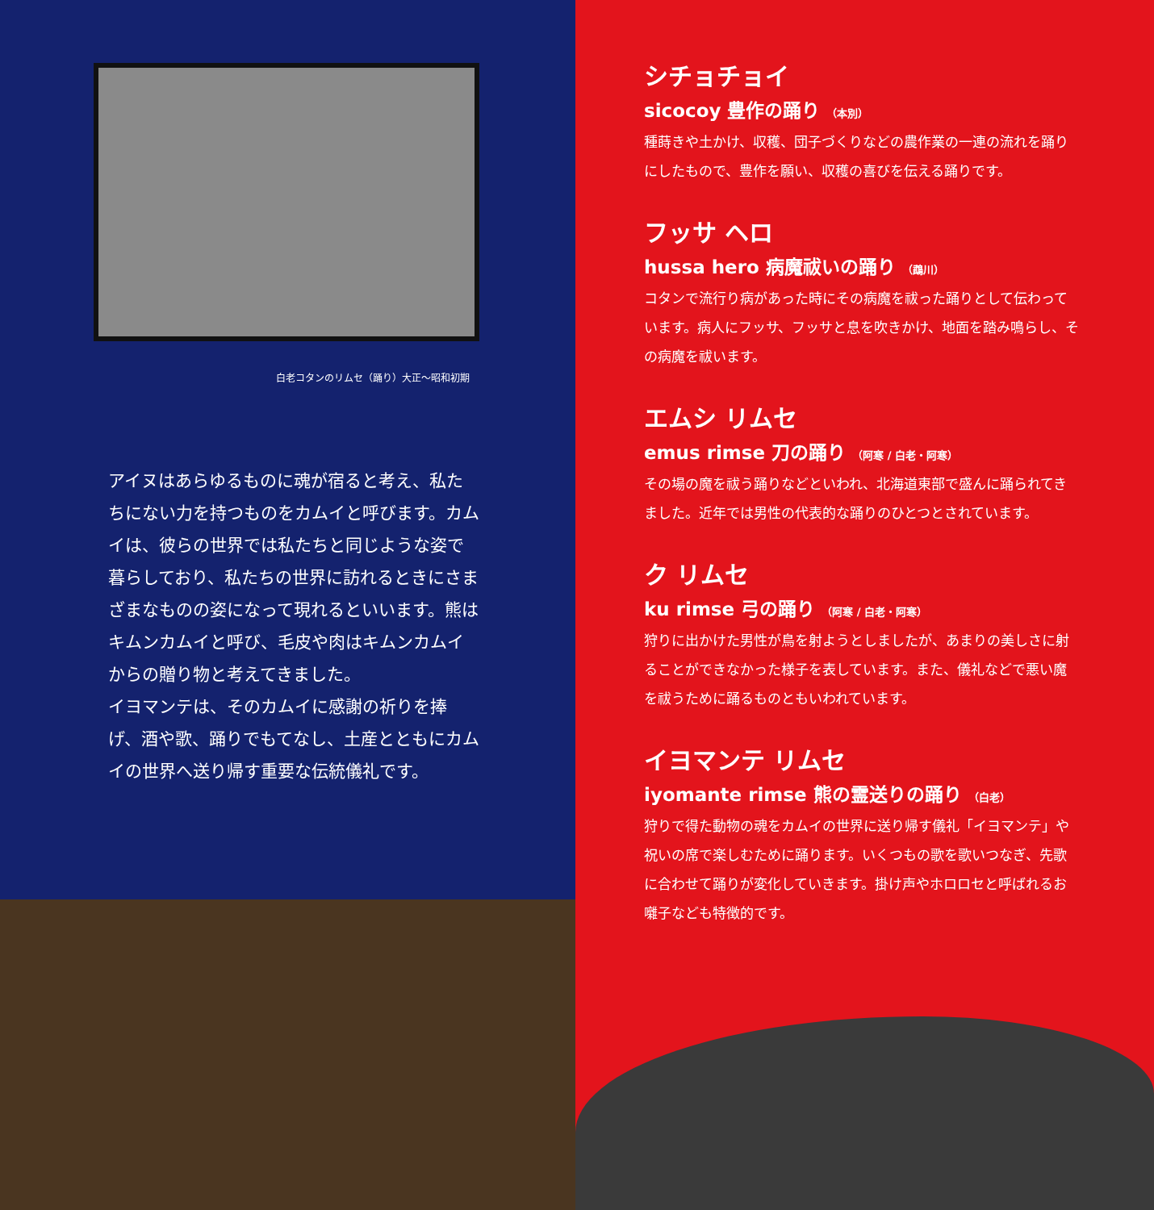白老コタンのリムセ（踊り）大正〜昭和初期
アイヌはあらゆるものに魂が宿ると考え、私たちにない力を持つものをカムイと呼びます。カムイは、彼らの世界では私たちと同じような姿で暮らしており、私たちの世界に訪れるときにさまざまなものの姿になって現れるといいます。熊はキムンカムイと呼び、毛皮や肉はキムンカムイからの贈り物と考えてきました。
イヨマンテは、そのカムイに感謝の祈りを捧げ、酒や歌、踊りでもてなし、土産とともにカムイの世界へ送り帰す重要な伝統儀礼です。
シチョチョイ
sicocoy 豊作の踊り （本別）
種蒔きや土かけ、収穫、団子づくりなどの農作業の一連の流れを踊りにしたもので、豊作を願い、収穫の喜びを伝える踊りです。
フッサ ヘロ
hussa hero 病魔祓いの踊り （鵡川）
コタンで流行り病があった時にその病魔を祓った踊りとして伝わっています。病人にフッサ、フッサと息を吹きかけ、地面を踏み鳴らし、その病魔を祓います。
エムシ リムセ
emus rimse 刀の踊り （阿寒 / 白老・阿寒）
その場の魔を祓う踊りなどといわれ、北海道東部で盛んに踊られてきました。近年では男性の代表的な踊りのひとつとされています。
ク リムセ
ku rimse 弓の踊り （阿寒 / 白老・阿寒）
狩りに出かけた男性が鳥を射ようとしましたが、あまりの美しさに射ることができなかった様子を表しています。また、儀礼などで悪い魔を祓うために踊るものともいわれています。
イヨマンテ リムセ
iyomante rimse 熊の霊送りの踊り （白老）
狩りで得た動物の魂をカムイの世界に送り帰す儀礼「イヨマンテ」や祝いの席で楽しむために踊ります。いくつもの歌を歌いつなぎ、先歌に合わせて踊りが変化していきます。掛け声やホロロセと呼ばれるお囃子なども特徴的です。